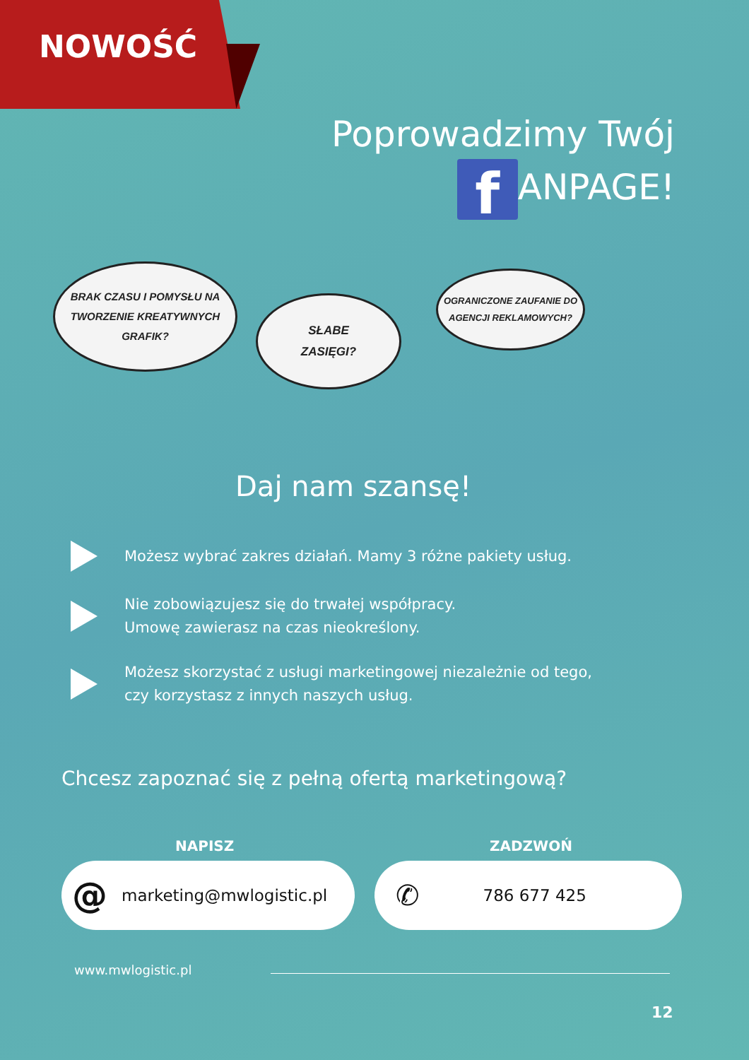NOWOŚĆ
Poprowadzimy Twój
f ANPAGE!
BRAK CZASU I POMYSŁU NA
TWORZENIE KREATYWNYCH
GRAFIK?
SŁABE
ZASIĘGI?
OGRANICZONE ZAUFANIE DO
AGENCJI REKLAMOWYCH?
Daj nam szansę!
Możesz wybrać zakres działań. Mamy 3 różne pakiety usług.
Nie zobowiązujesz się do trwałej współpracy.
Umowę zawierasz na czas nieokreślony.
Możesz skorzystać z usługi marketingowej niezależnie od tego,
czy korzystasz z innych naszych usług.
Chcesz zapoznać się z pełną ofertą marketingową?
NAPISZ ZADZWOŃ
@ marketing@mwlogistic.pl ✆ 786 677 425
www.mwlogistic.pl
12